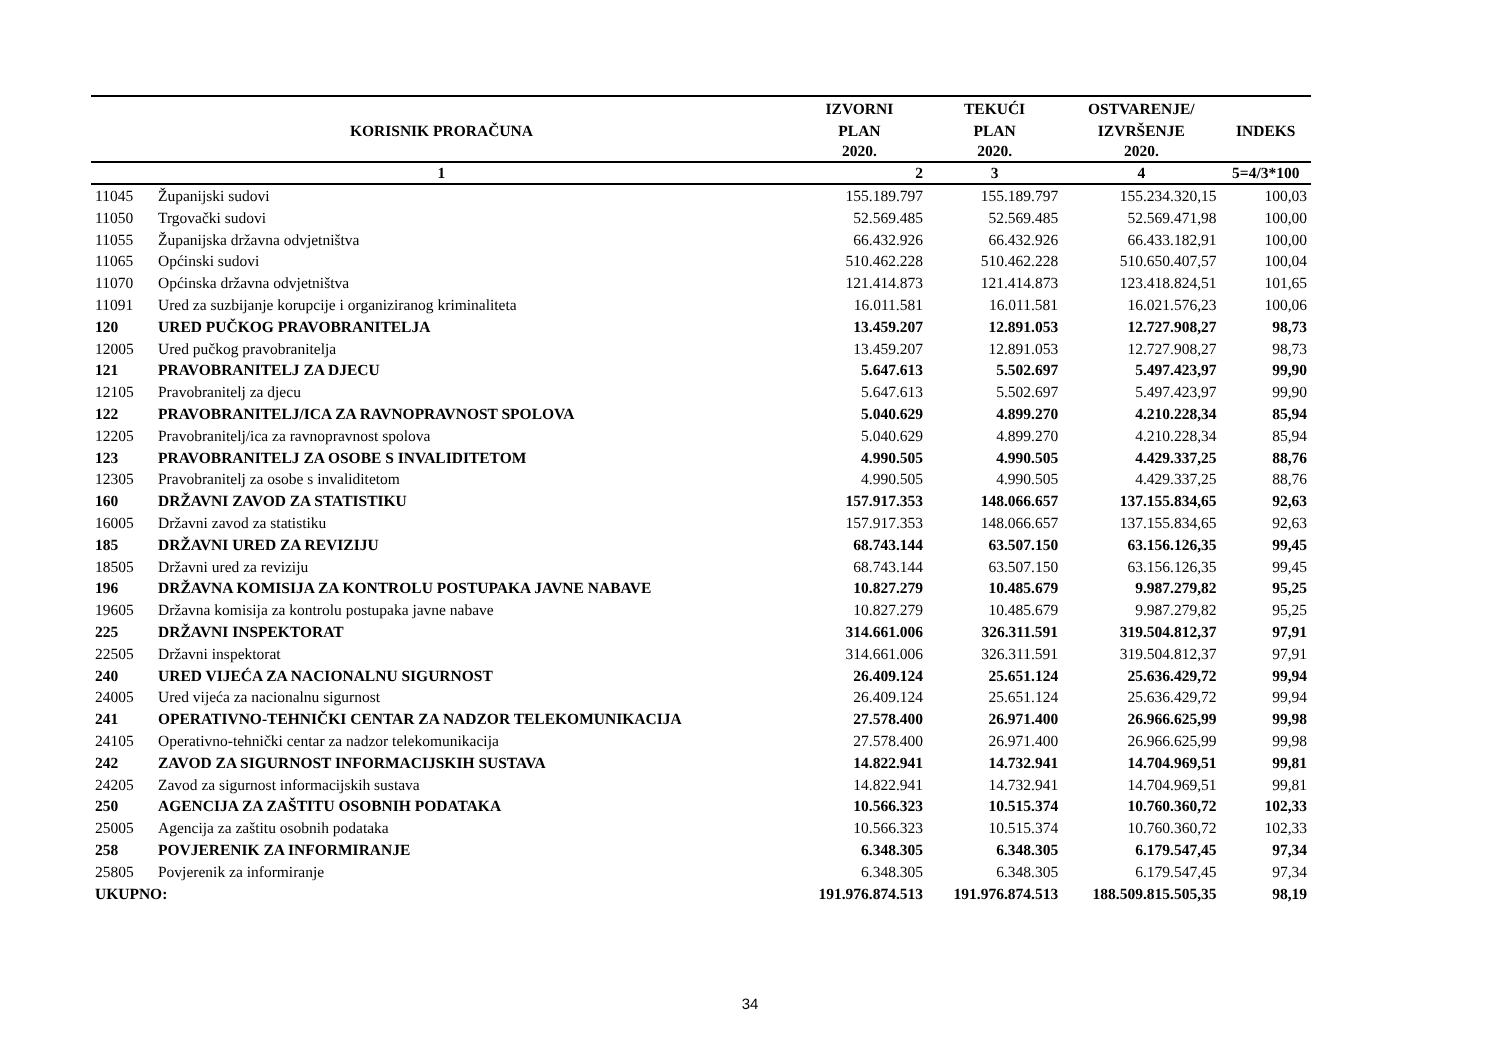| | | IZVORNI | TEKUĆI | OSTVARENJE/ | |
| --- | --- | --- | --- | --- | --- |
| KORISNIK PRORAČUNA | | PLAN | PLAN | IZVRŠENJE | INDEKS |
| | | 2020. | 2020. | 2020. | |
| 1 | | 2 | 3 | 4 | 5=4/3*100 |
| 11045 | Županijski sudovi | 155.189.797 | 155.189.797 | 155.234.320,15 | 100,03 |
| 11050 | Trgovački sudovi | 52.569.485 | 52.569.485 | 52.569.471,98 | 100,00 |
| 11055 | Županijska državna odvjetništva | 66.432.926 | 66.432.926 | 66.433.182,91 | 100,00 |
| 11065 | Općinski sudovi | 510.462.228 | 510.462.228 | 510.650.407,57 | 100,04 |
| 11070 | Općinska državna odvjetništva | 121.414.873 | 121.414.873 | 123.418.824,51 | 101,65 |
| 11091 | Ured za suzbijanje korupcije i organiziranog kriminaliteta | 16.011.581 | 16.011.581 | 16.021.576,23 | 100,06 |
| 120 | URED PUČKOG PRAVOBRANITELJA | 13.459.207 | 12.891.053 | 12.727.908,27 | 98,73 |
| 12005 | Ured pučkog pravobranitelja | 13.459.207 | 12.891.053 | 12.727.908,27 | 98,73 |
| 121 | PRAVOBRANITELJ ZA DJECU | 5.647.613 | 5.502.697 | 5.497.423,97 | 99,90 |
| 12105 | Pravobranitelj za djecu | 5.647.613 | 5.502.697 | 5.497.423,97 | 99,90 |
| 122 | PRAVOBRANITELJ/ICA ZA RAVNOPRAVNOST SPOLOVA | 5.040.629 | 4.899.270 | 4.210.228,34 | 85,94 |
| 12205 | Pravobranitelj/ica za ravnopravnost spolova | 5.040.629 | 4.899.270 | 4.210.228,34 | 85,94 |
| 123 | PRAVOBRANITELJ ZA OSOBE S INVALIDITETOM | 4.990.505 | 4.990.505 | 4.429.337,25 | 88,76 |
| 12305 | Pravobranitelj za osobe s invaliditetom | 4.990.505 | 4.990.505 | 4.429.337,25 | 88,76 |
| 160 | DRŽAVNI ZAVOD ZA STATISTIKU | 157.917.353 | 148.066.657 | 137.155.834,65 | 92,63 |
| 16005 | Državni zavod za statistiku | 157.917.353 | 148.066.657 | 137.155.834,65 | 92,63 |
| 185 | DRŽAVNI URED ZA REVIZIJU | 68.743.144 | 63.507.150 | 63.156.126,35 | 99,45 |
| 18505 | Državni ured za reviziju | 68.743.144 | 63.507.150 | 63.156.126,35 | 99,45 |
| 196 | DRŽAVNA KOMISIJA ZA KONTROLU POSTUPAKA JAVNE NABAVE | 10.827.279 | 10.485.679 | 9.987.279,82 | 95,25 |
| 19605 | Državna komisija za kontrolu postupaka javne nabave | 10.827.279 | 10.485.679 | 9.987.279,82 | 95,25 |
| 225 | DRŽAVNI INSPEKTORAT | 314.661.006 | 326.311.591 | 319.504.812,37 | 97,91 |
| 22505 | Državni inspektorat | 314.661.006 | 326.311.591 | 319.504.812,37 | 97,91 |
| 240 | URED VIJEĆA ZA NACIONALNU SIGURNOST | 26.409.124 | 25.651.124 | 25.636.429,72 | 99,94 |
| 24005 | Ured vijeća za nacionalnu sigurnost | 26.409.124 | 25.651.124 | 25.636.429,72 | 99,94 |
| 241 | OPERATIVNO-TEHNIČKI CENTAR ZA NADZOR TELEKOMUNIKACIJA | 27.578.400 | 26.971.400 | 26.966.625,99 | 99,98 |
| 24105 | Operativno-tehnički centar za nadzor telekomunikacija | 27.578.400 | 26.971.400 | 26.966.625,99 | 99,98 |
| 242 | ZAVOD ZA SIGURNOST INFORMACIJSKIH SUSTAVA | 14.822.941 | 14.732.941 | 14.704.969,51 | 99,81 |
| 24205 | Zavod za sigurnost informacijskih sustava | 14.822.941 | 14.732.941 | 14.704.969,51 | 99,81 |
| 250 | AGENCIJA ZA ZAŠTITU OSOBNIH PODATAKA | 10.566.323 | 10.515.374 | 10.760.360,72 | 102,33 |
| 25005 | Agencija za zaštitu osobnih podataka | 10.566.323 | 10.515.374 | 10.760.360,72 | 102,33 |
| 258 | POVJERENIK ZA INFORMIRANJE | 6.348.305 | 6.348.305 | 6.179.547,45 | 97,34 |
| 25805 | Povjerenik za informiranje | 6.348.305 | 6.348.305 | 6.179.547,45 | 97,34 |
| UKUPNO: | | 191.976.874.513 | 191.976.874.513 | 188.509.815.505,35 | 98,19 |
34